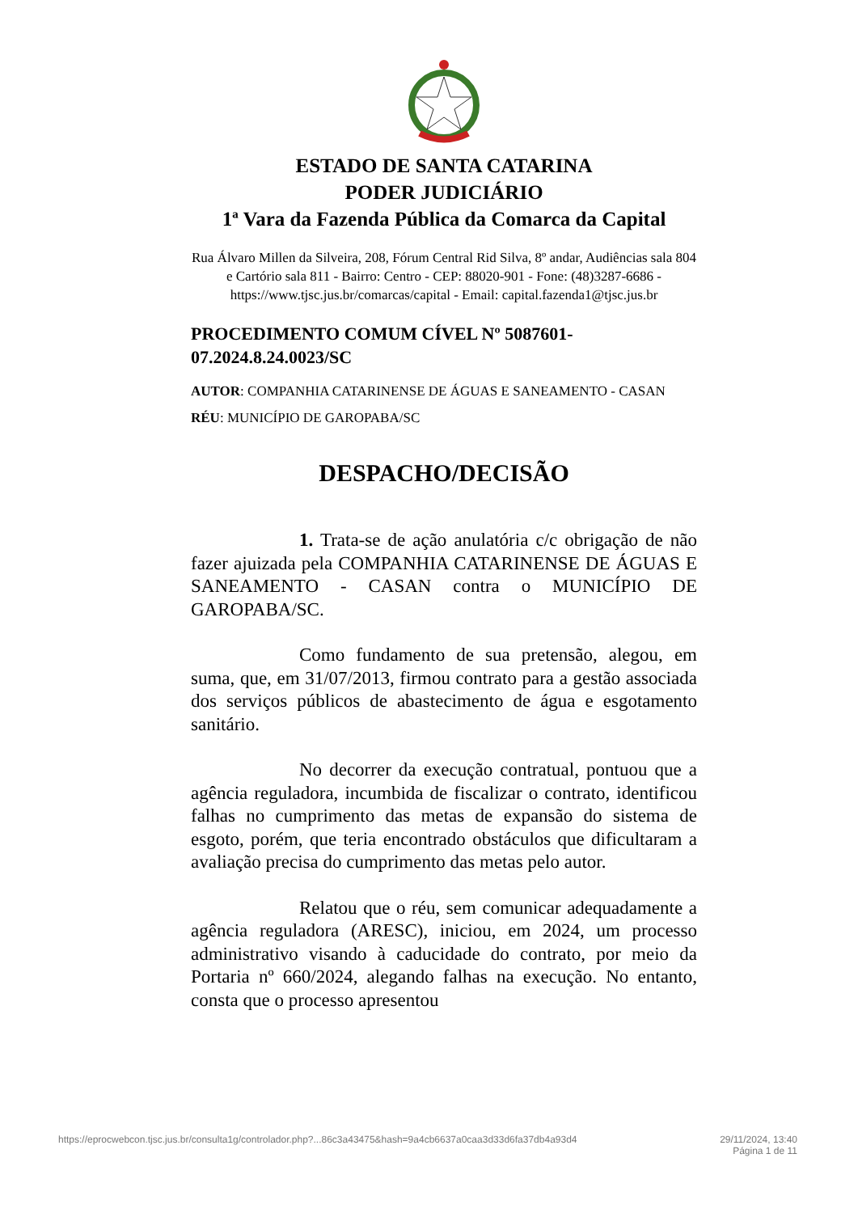ESTADO DE SANTA CATARINA
PODER JUDICIÁRIO
1ª Vara da Fazenda Pública da Comarca da Capital
Rua Álvaro Millen da Silveira, 208, Fórum Central Rid Silva, 8º andar, Audiências sala 804 e Cartório sala 811 - Bairro: Centro - CEP: 88020-901 - Fone: (48)3287-6686 - https://www.tjsc.jus.br/comarcas/capital - Email: capital.fazenda1@tjsc.jus.br
PROCEDIMENTO COMUM CÍVEL Nº 5087601-07.2024.8.24.0023/SC
AUTOR: COMPANHIA CATARINENSE DE ÁGUAS E SANEAMENTO - CASAN
RÉU: MUNICÍPIO DE GAROPABA/SC
DESPACHO/DECISÃO
1. Trata-se de ação anulatória c/c obrigação de não fazer ajuizada pela COMPANHIA CATARINENSE DE ÁGUAS E SANEAMENTO - CASAN contra o MUNICÍPIO DE GAROPABA/SC.
Como fundamento de sua pretensão, alegou, em suma, que, em 31/07/2013, firmou contrato para a gestão associada dos serviços públicos de abastecimento de água e esgotamento sanitário.
No decorrer da execução contratual, pontuou que a agência reguladora, incumbida de fiscalizar o contrato, identificou falhas no cumprimento das metas de expansão do sistema de esgoto, porém, que teria encontrado obstáculos que dificultaram a avaliação precisa do cumprimento das metas pelo autor.
Relatou que o réu, sem comunicar adequadamente a agência reguladora (ARESC), iniciou, em 2024, um processo administrativo visando à caducidade do contrato, por meio da Portaria nº 660/2024, alegando falhas na execução. No entanto, consta que o processo apresentou
https://eprocwebcon.tjsc.jus.br/consulta1g/controlador.php?...86c3a43475&hash=9a4cb6637a0caa3d33d6fa37db4a93d4 29/11/2024, 13:40
Página 1 de 11